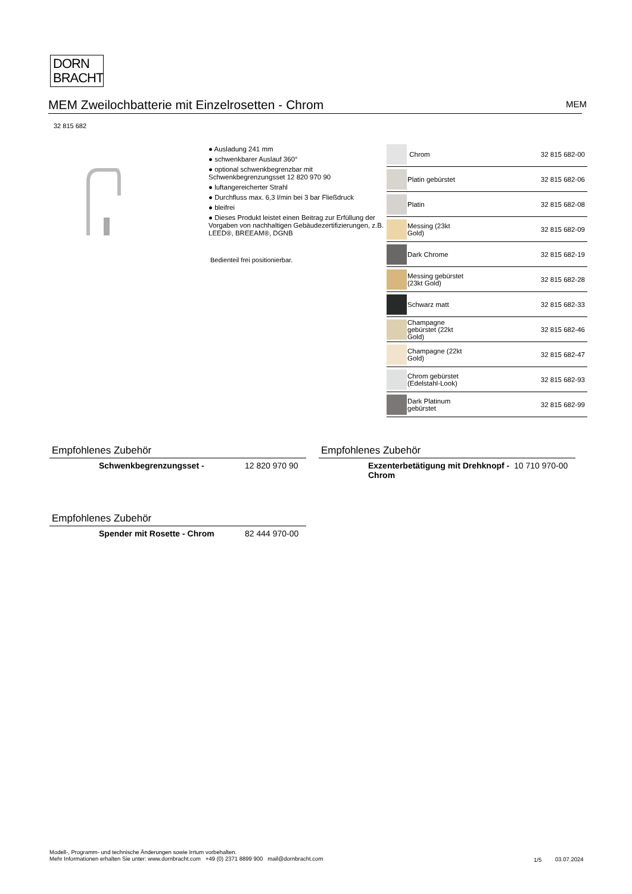DORN
BRACHT
MEM Zweilochbatterie mit Einzelrosetten - Chrom MEM
32 815 682
● Ausladung 241 mm
● schwenkbarer Auslauf 360°
● optional schwenkbegrenzbar mit Schwenkbegrenzungsset 12 820 970 90
● luftangereicherter Strahl
● Durchfluss max. 6,3 l/min bei 3 bar Fließdruck
● bleifrei
● Dieses Produkt leistet einen Beitrag zur Erfüllung der Vorgaben von nachhaltigen Gebäudezertifizierungen, z.B. LEED®, BREEAM®, DGNB
Bedienteil frei positionierbar.
| | Chrom | 32 815 682-00 |
| | Platin gebürstet | 32 815 682-06 |
| | Platin | 32 815 682-08 |
| | Messing (23kt Gold) | 32 815 682-09 |
| | Dark Chrome | 32 815 682-19 |
| | Messing gebürstet (23kt Gold) | 32 815 682-28 |
| | Schwarz matt | 32 815 682-33 |
| | Champagne gebürstet (22kt Gold) | 32 815 682-46 |
| | Champagne (22kt Gold) | 32 815 682-47 |
| | Chrom gebürstet (Edelstahl-Look) | 32 815 682-93 |
| | Dark Platinum gebürstet | 32 815 682-99 |
Empfohlenes Zubehör
Schwenkbegrenzungsset - 12 820 970 90
Empfohlenes Zubehör
Exzenterbetätigung mit Drehknopf - Chrom 10 710 970-00
Empfohlenes Zubehör
Spender mit Rosette - Chrom 82 444 970-00
Modell-, Programm- und technische Änderungen sowie Irrtum vorbehalten.
Mehr Informationen erhalten Sie unter: www.dornbracht.com +49 (0) 2371 8899 900 mail@dornbracht.com
1/5 03.07.2024